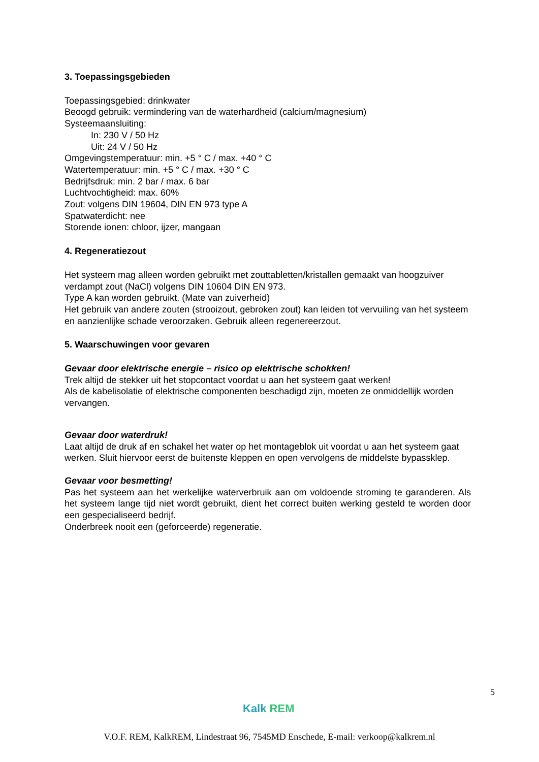3. Toepassingsgebieden
Toepassingsgebied: drinkwater
Beoogd gebruik: vermindering van de waterhardheid (calcium/magnesium)
Systeemaansluiting:
In: 230 V / 50 Hz
Uit: 24 V / 50 Hz
Omgevingstemperatuur: min. +5 ° C / max. +40 ° C
Watertemperatuur: min. +5 ° C / max. +30 ° C
Bedrijfsdruk: min. 2 bar / max. 6 bar
Luchtvochtigheid: max. 60%
Zout: volgens DIN 19604, DIN EN 973 type A
Spatwaterdicht: nee
Storende ionen: chloor, ijzer, mangaan
4. Regeneratiezout
Het systeem mag alleen worden gebruikt met zouttabletten/kristallen gemaakt van hoogzuiver verdampt zout (NaCl) volgens DIN 10604 DIN EN 973.
Type A kan worden gebruikt. (Mate van zuiverheid)
Het gebruik van andere zouten (strooizout, gebroken zout) kan leiden tot vervuiling van het systeem en aanzienlijke schade veroorzaken. Gebruik alleen regenereerzout.
5. Waarschuwingen voor gevaren
Gevaar door elektrische energie – risico op elektrische schokken!
Trek altijd de stekker uit het stopcontact voordat u aan het systeem gaat werken!
Als de kabelisolatie of elektrische componenten beschadigd zijn, moeten ze onmiddellijk worden vervangen.
Gevaar door waterdruk!
Laat altijd de druk af en schakel het water op het montageblok uit voordat u aan het systeem gaat werken. Sluit hiervoor eerst de buitenste kleppen en open vervolgens de middelste bypassklep.
Gevaar voor besmetting!
Pas het systeem aan het werkelijke waterverbruik aan om voldoende stroming te garanderen. Als het systeem lange tijd niet wordt gebruikt, dient het correct buiten werking gesteld te worden door een gespecialiseerd bedrijf.
Onderbreek nooit een (geforceerde) regeneratie.
5
Kalk REM
V.O.F. REM, KalkREM, Lindestraat 96, 7545MD Enschede, E-mail: verkoop@kalkrem.nl